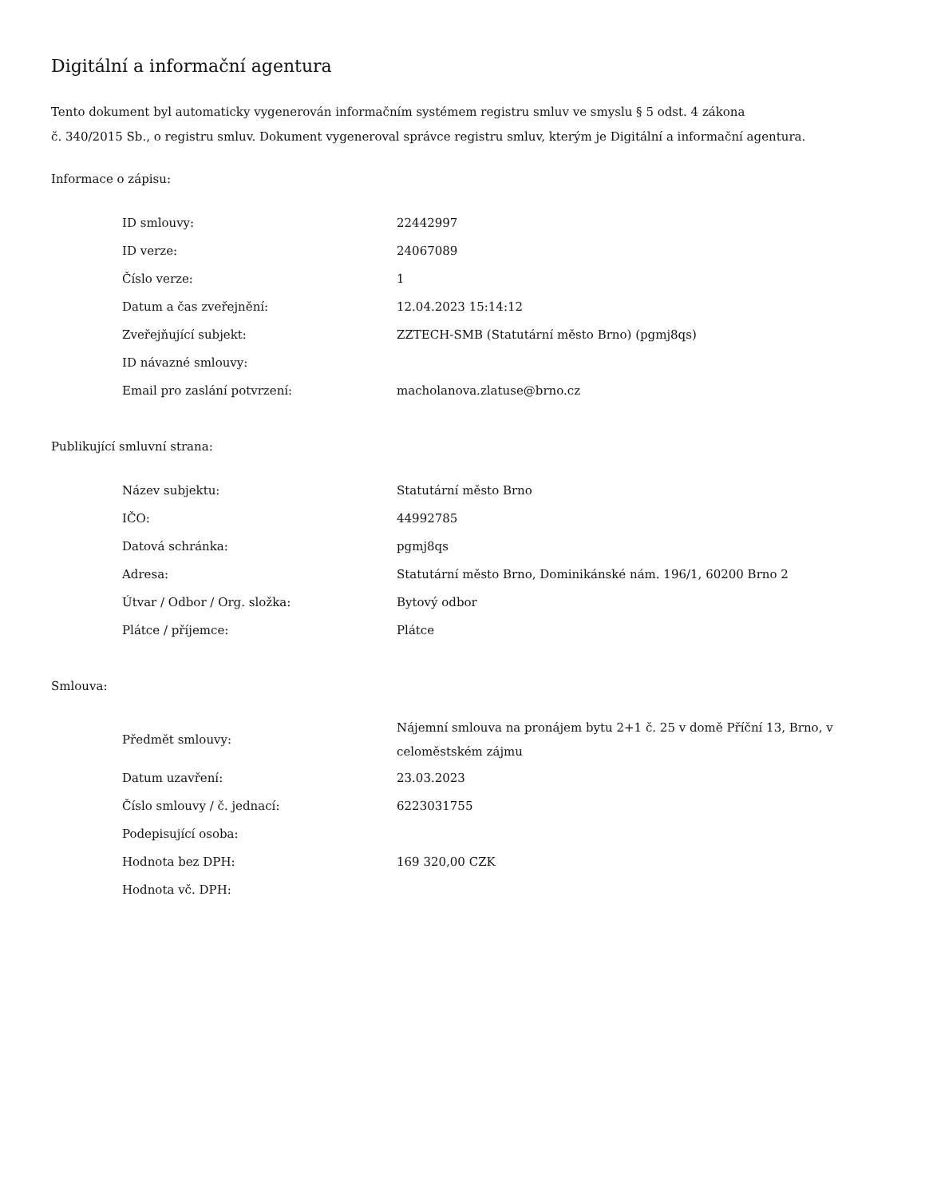Digitální a informační agentura
Tento dokument byl automaticky vygenerován informačním systémem registru smluv ve smyslu § 5 odst. 4 zákona
č. 340/2015 Sb., o registru smluv. Dokument vygeneroval správce registru smluv, kterým je Digitální a informační agentura.
Informace o zápisu:
| ID smlouvy: | 22442997 |
| ID verze: | 24067089 |
| Číslo verze: | 1 |
| Datum a čas zveřejnění: | 12.04.2023 15:14:12 |
| Zveřejňující subjekt: | ZZTECH-SMB (Statutární město Brno) (pgmj8qs) |
| ID návazné smlouvy: | |
| Email pro zaslání potvrzení: | macholanova.zlatuse@brno.cz |
Publikující smluvní strana:
| Název subjektu: | Statutární město Brno |
| IČO: | 44992785 |
| Datová schránka: | pgmj8qs |
| Adresa: | Statutární město Brno, Dominikánské nám. 196/1, 60200 Brno 2 |
| Útvar / Odbor / Org. složka: | Bytový odbor |
| Plátce / příjemce: | Plátce |
Smlouva:
| Předmět smlouvy: | Nájemní smlouva na pronájem bytu 2+1 č. 25 v domě Příční 13, Brno, v celoměstském zájmu |
| Datum uzavření: | 23.03.2023 |
| Číslo smlouvy / č. jednací: | 6223031755 |
| Podepisující osoba: | |
| Hodnota bez DPH: | 169 320,00 CZK |
| Hodnota vč. DPH: | |